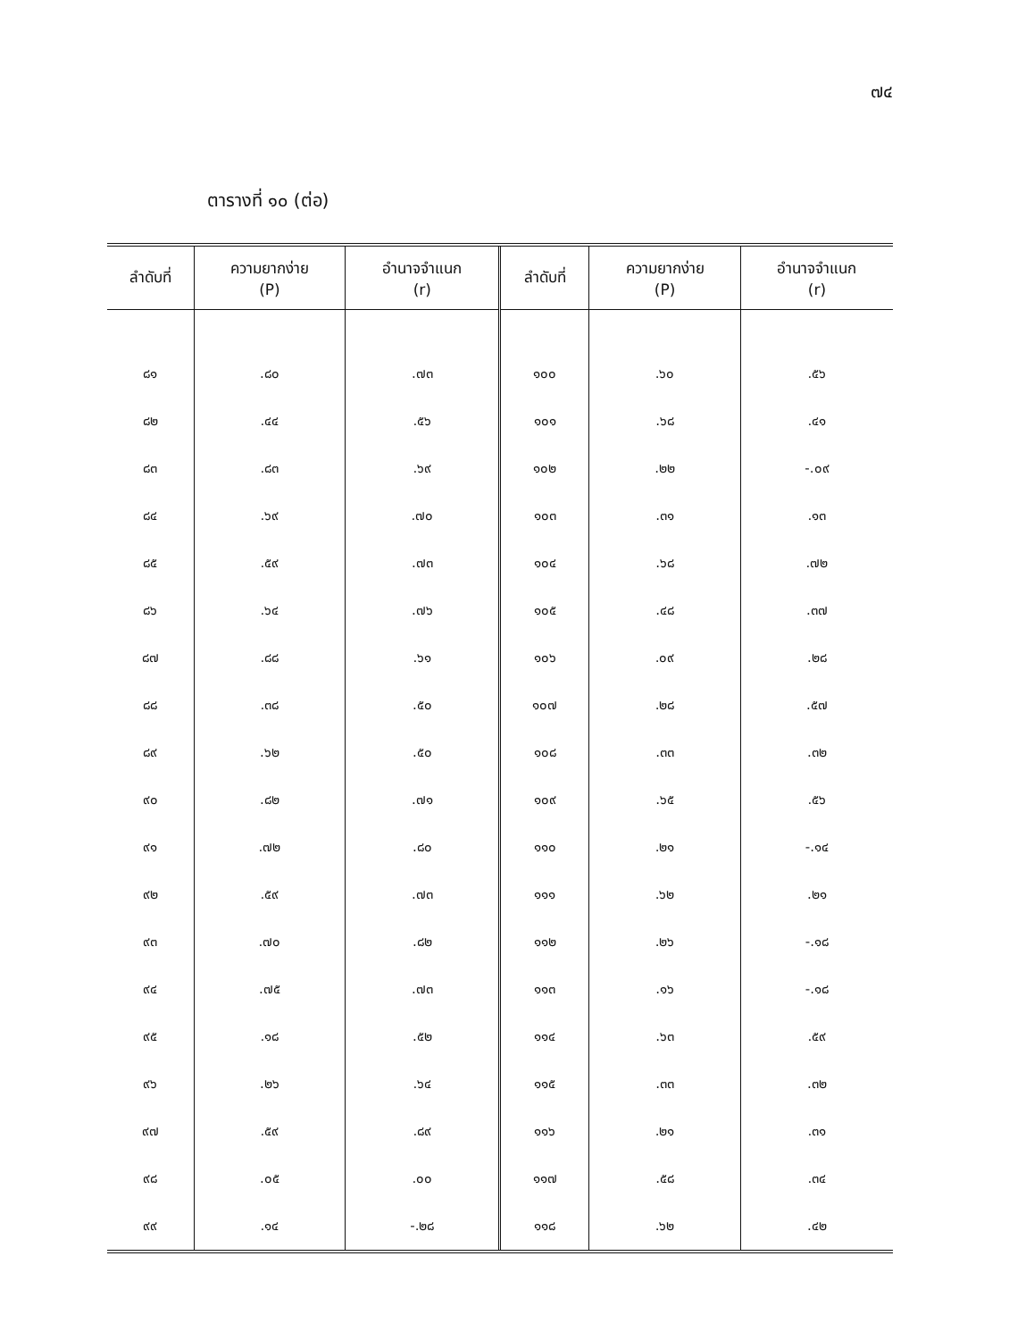๗๔
ตารางที่ ๑๐ (ต่อ)
| ลำดับที่ | ความยากง่าย (P) | อำนาจจำแนก (r) | ลำดับที่ | ความยากง่าย (P) | อำนาจจำแนก (r) | |
| --- | --- | --- | --- | --- | --- | --- |
| | ๘๑ | .๘๐ | .๗๓ | ๑๐๐ | .๖๐ | .๕๖ |
| ๘๒ | .๔๔ | .๕๖ | ๑๐๑ | .๖๘ | .๔๑ | |
| ๘๓ | .๘๓ | .๖๙ | ๑๐๒ | .๒๒ | -.๐๙ | |
| ๘๔ | .๖๙ | .๗๐ | ๑๐๓ | .๓๑ | .๑๓ | |
| ๘๕ | .๕๙ | .๗๓ | ๑๐๔ | .๖๘ | .๗๒ | |
| ๘๖ | .๖๔ | .๗๖ | ๑๐๕ | .๔๘ | .๓๗ | |
| ๘๗ | .๘๘ | .๖๑ | ๑๐๖ | .๐๙ | .๒๘ | |
| ๘๘ | .๓๘ | .๕๐ | ๑๐๗ | .๒๘ | .๕๗ | |
| ๘๙ | .๖๒ | .๕๐ | ๑๐๘ | .๓๓ | .๓๒ | |
| ๙๐ | .๘๒ | .๗๑ | ๑๐๙ | .๖๕ | .๕๖ | |
| ๙๑ | .๗๒ | .๘๐ | ๑๑๐ | .๒๑ | -.๑๔ | |
| ๙๒ | .๕๙ | .๗๓ | ๑๑๑ | .๖๒ | .๒๑ | |
| ๙๓ | .๗๐ | .๘๒ | ๑๑๒ | .๒๖ | -.๑๘ | |
| ๙๔ | .๗๕ | .๗๓ | ๑๑๓ | .๑๖ | -.๑๘ | |
| ๙๕ | .๑๘ | .๕๒ | ๑๑๔ | .๖๓ | .๕๙ | |
| ๙๖ | .๒๖ | .๖๔ | ๑๑๕ | .๓๓ | .๓๒ | |
| ๙๗ | .๕๙ | .๘๙ | ๑๑๖ | .๒๑ | .๓๑ | |
| ๙๘ | .๐๕ | .๐๐ | ๑๑๗ | .๕๘ | .๓๔ | |
| ๙๙ | .๑๔ | -.๒๘ | ๑๑๘ | .๖๒ | .๔๒ | |